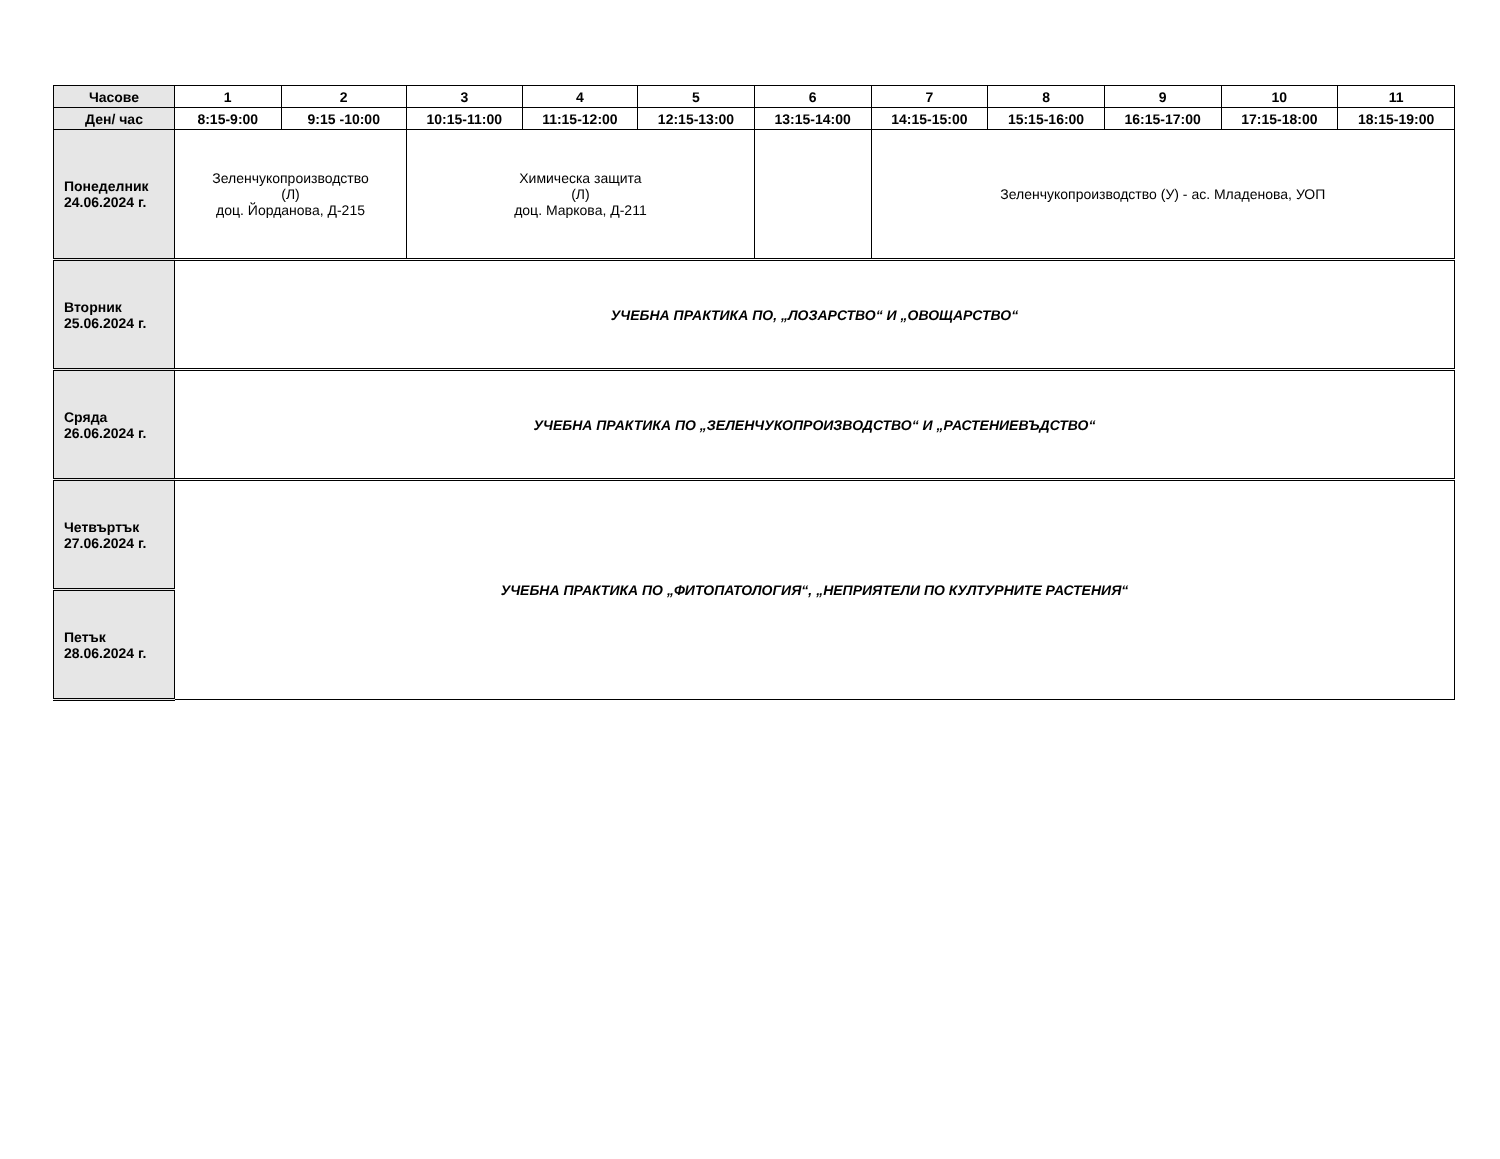| Часове | 1 | 2 | 3 | 4 | 5 | 6 | 7 | 8 | 9 | 10 | 11 |
| --- | --- | --- | --- | --- | --- | --- | --- | --- | --- | --- | --- |
| Ден/ час | 8:15-9:00 | 9:15 -10:00 | 10:15-11:00 | 11:15-12:00 | 12:15-13:00 | 13:15-14:00 | 14:15-15:00 | 15:15-16:00 | 16:15-17:00 | 17:15-18:00 | 18:15-19:00 |
| Понеделник 24.06.2024 г. | Зеленчукопроизводство (Л) доц. Йорданова, Д-215 | | Химическа защита (Л) доц. Маркова, Д-211 | | | | Зеленчукопроизводство (У) - ас. Младенова, УОП | | | | |
| Вторник 25.06.2024 г. | УЧЕБНА ПРАКТИКА ПО, „ЛОЗАРСТВО“ И „ОВОЩАРСТВО“ | | | | | | | | | | |
| Сряда 26.06.2024 г. | УЧЕБНА ПРАКТИКА ПО „ЗЕЛЕНЧУКОПРОИЗВОДСТВО“ И „РАСТЕНИЕВЪДСТВО“ | | | | | | | | | | |
| Четвъртък 27.06.2024 г. | УЧЕБНА ПРАКТИКА ПО „ФИТОПАТОЛОГИЯ“, „НЕПРИЯТЕЛИ ПО КУЛТУРНИТЕ РАСТЕНИЯ“ | | | | | | | | | | |
| Петък 28.06.2024 г. | | | | | | | | | | | |